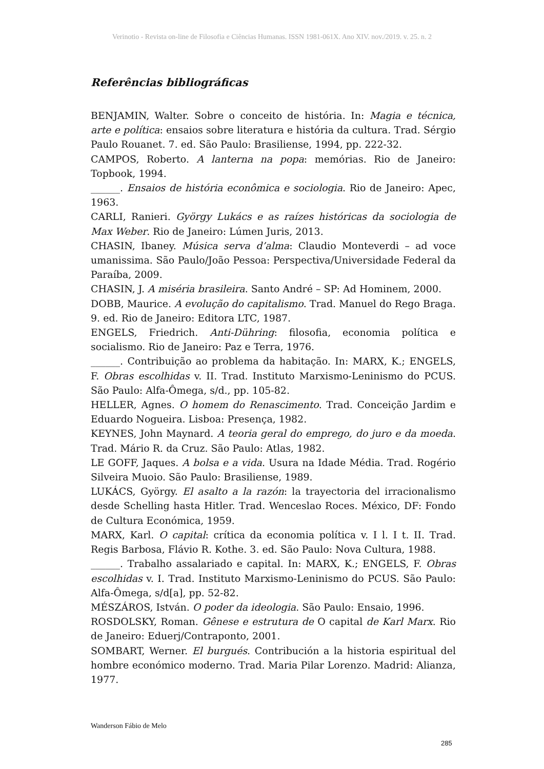Verinotio - Revista on-line de Filosofia e Ciências Humanas. ISSN 1981-061X. Ano XIV. nov./2019. v. 25. n. 2
Referências bibliográficas
BENJAMIN, Walter. Sobre o conceito de história. In: Magia e técnica, arte e política: ensaios sobre literatura e história da cultura. Trad. Sérgio Paulo Rouanet. 7. ed. São Paulo: Brasiliense, 1994, pp. 222-32.
CAMPOS, Roberto. A lanterna na popa: memórias. Rio de Janeiro: Topbook, 1994.
______. Ensaios de história econômica e sociologia. Rio de Janeiro: Apec, 1963.
CARLI, Ranieri. György Lukács e as raízes históricas da sociologia de Max Weber. Rio de Janeiro: Lúmen Juris, 2013.
CHASIN, Ibaney. Música serva d’alma: Claudio Monteverdi – ad voce umanissima. São Paulo/João Pessoa: Perspectiva/Universidade Federal da Paraíba, 2009.
CHASIN, J. A miséria brasileira. Santo André – SP: Ad Hominem, 2000.
DOBB, Maurice. A evolução do capitalismo. Trad. Manuel do Rego Braga. 9. ed. Rio de Janeiro: Editora LTC, 1987.
ENGELS, Friedrich. Anti-Dühring: filosofia, economia política e socialismo. Rio de Janeiro: Paz e Terra, 1976.
______. Contribuição ao problema da habitação. In: MARX, K.; ENGELS, F. Obras escolhidas v. II. Trad. Instituto Marxismo-Leninismo do PCUS. São Paulo: Alfa-Ômega, s/d., pp. 105-82.
HELLER, Agnes. O homem do Renascimento. Trad. Conceição Jardim e Eduardo Nogueira. Lisboa: Presença, 1982.
KEYNES, John Maynard. A teoria geral do emprego, do juro e da moeda. Trad. Mário R. da Cruz. São Paulo: Atlas, 1982.
LE GOFF, Jaques. A bolsa e a vida. Usura na Idade Média. Trad. Rogério Silveira Muoio. São Paulo: Brasiliense, 1989.
LUKÁCS, György. El asalto a la razón: la trayectoria del irracionalismo desde Schelling hasta Hitler. Trad. Wenceslao Roces. México, DF: Fondo de Cultura Económica, 1959.
MARX, Karl. O capital: crítica da economia política v. I l. I t. II. Trad. Regis Barbosa, Flávio R. Kothe. 3. ed. São Paulo: Nova Cultura, 1988.
______. Trabalho assalariado e capital. In: MARX, K.; ENGELS, F. Obras escolhidas v. I. Trad. Instituto Marxismo-Leninismo do PCUS. São Paulo: Alfa-Ômega, s/d[a], pp. 52-82.
MÉSZÁROS, István. O poder da ideologia. São Paulo: Ensaio, 1996.
ROSDOLSKY, Roman. Gênese e estrutura de O capital de Karl Marx. Rio de Janeiro: Eduerj/Contraponto, 2001.
SOMBART, Werner. El burgués. Contribución a la historia espiritual del hombre económico moderno. Trad. Maria Pilar Lorenzo. Madrid: Alianza, 1977.
Wanderson Fábio de Melo
285